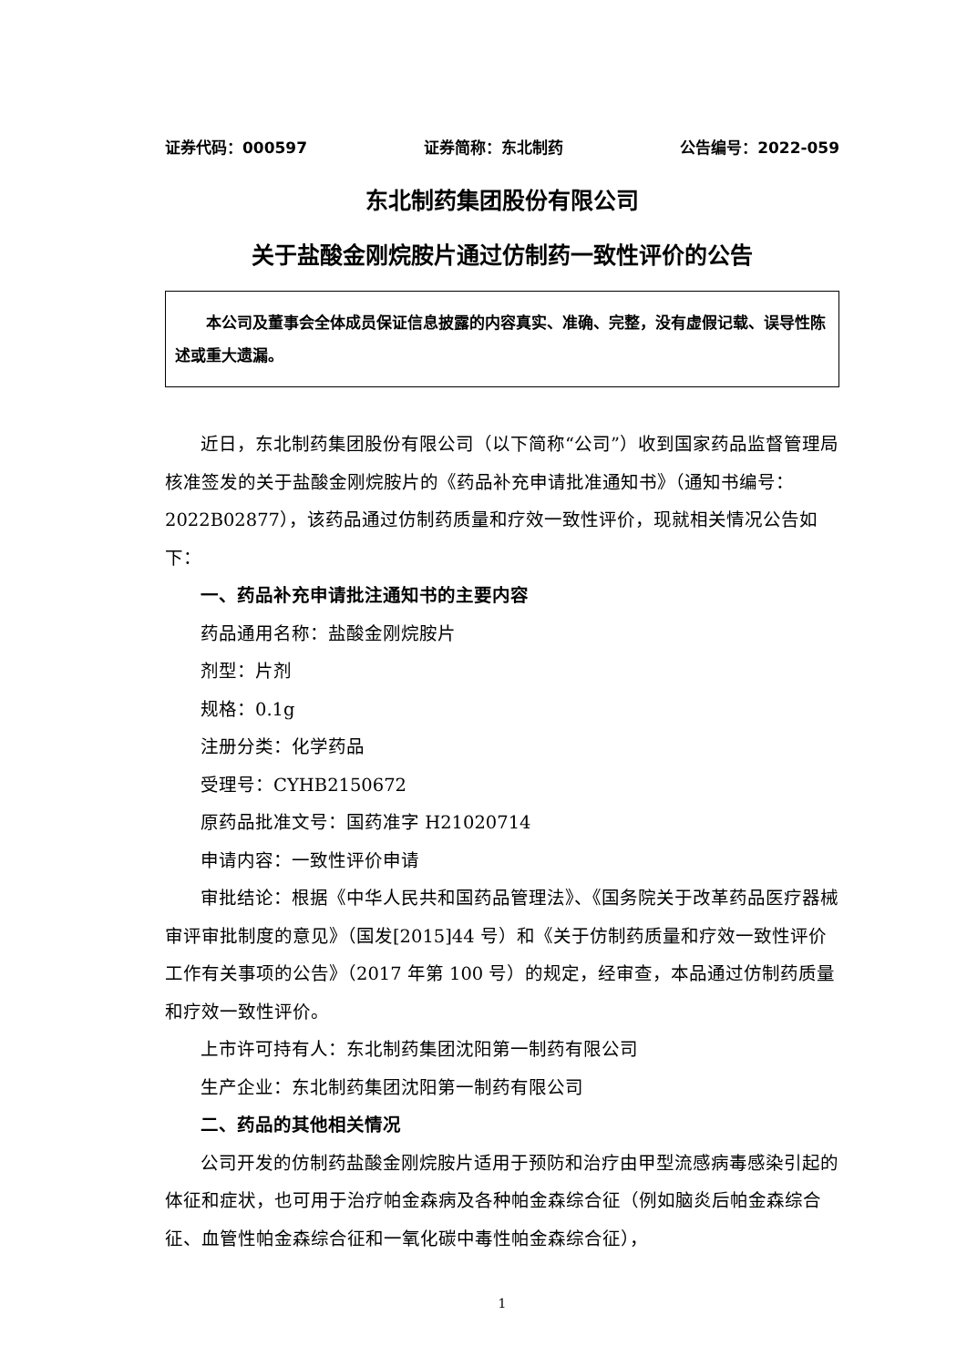证券代码：000597 证券简称：东北制药 公告编号：2022-059
东北制药集团股份有限公司
关于盐酸金刚烷胺片通过仿制药一致性评价的公告
本公司及董事会全体成员保证信息披露的内容真实、准确、完整，没有虚假记载、误导性陈述或重大遗漏。
近日，东北制药集团股份有限公司（以下简称“公司”）收到国家药品监督管理局核准签发的关于盐酸金刚烷胺片的《药品补充申请批准通知书》（通知书编号：2022B02877），该药品通过仿制药质量和疗效一致性评价，现就相关情况公告如下：
一、药品补充申请批注通知书的主要内容
药品通用名称：盐酸金刚烷胺片
剂型：片剂
规格：0.1g
注册分类：化学药品
受理号：CYHB2150672
原药品批准文号：国药准字 H21020714
申请内容：一致性评价申请
审批结论：根据《中华人民共和国药品管理法》、《国务院关于改革药品医疗器械审评审批制度的意见》（国发[2015]44 号）和《关于仿制药质量和疗效一致性评价工作有关事项的公告》（2017 年第 100 号）的规定，经审查，本品通过仿制药质量和疗效一致性评价。
上市许可持有人：东北制药集团沈阳第一制药有限公司
生产企业：东北制药集团沈阳第一制药有限公司
二、药品的其他相关情况
公司开发的仿制药盐酸金刚烷胺片适用于预防和治疗由甲型流感病毒感染引起的体征和症状，也可用于治疗帕金森病及各种帕金森综合征（例如脑炎后帕金森综合征、血管性帕金森综合征和一氧化碳中毒性帕金森综合征），
1